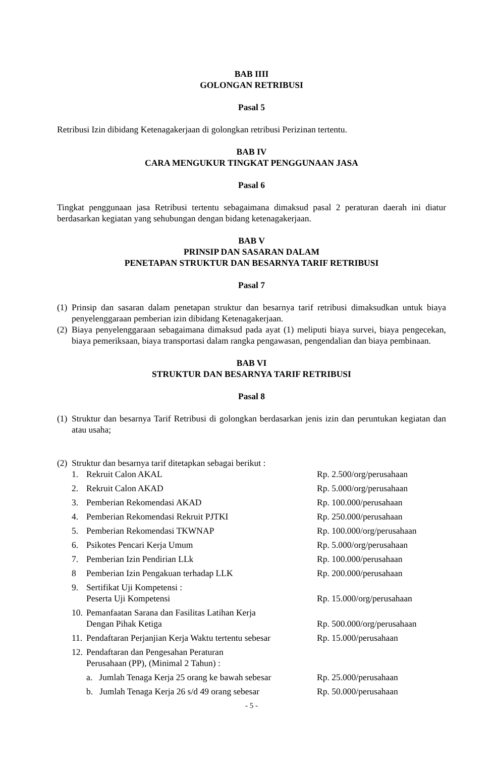BAB IIII
GOLONGAN RETRIBUSI
Pasal 5
Retribusi Izin dibidang Ketenagakerjaan di golongkan retribusi Perizinan tertentu.
BAB IV
CARA MENGUKUR TINGKAT PENGGUNAAN JASA
Pasal 6
Tingkat penggunaan jasa Retribusi tertentu sebagaimana dimaksud pasal 2 peraturan daerah ini diatur berdasarkan kegiatan yang sehubungan dengan bidang ketenagakerjaan.
BAB V
PRINSIP DAN SASARAN DALAM
PENETAPAN STRUKTUR DAN BESARNYA TARIF RETRIBUSI
Pasal 7
(1) Prinsip dan sasaran dalam penetapan struktur dan besarnya tarif retribusi dimaksudkan untuk biaya penyelenggaraan pemberian izin dibidang Ketenagakerjaan.
(2) Biaya penyelenggaraan sebagaimana dimaksud pada ayat (1) meliputi biaya survei, biaya pengecekan, biaya pemeriksaan, biaya transportasi dalam rangka pengawasan, pengendalian dan biaya pembinaan.
BAB VI
STRUKTUR DAN BESARNYA TARIF RETRIBUSI
Pasal 8
(1) Struktur dan besarnya Tarif Retribusi di golongkan berdasarkan jenis izin dan peruntukan kegiatan dan atau usaha;
(2) Struktur dan besarnya tarif ditetapkan sebagai berikut :
| 1. | Rekruit Calon AKAL | Rp. 2.500/org/perusahaan |
| 2. | Rekruit Calon AKAD | Rp. 5.000/org/perusahaan |
| 3. | Pemberian Rekomendasi AKAD | Rp. 100.000/perusahaan |
| 4. | Pemberian Rekomendasi Rekruit PJTKI | Rp. 250.000/perusahaan |
| 5. | Pemberian Rekomendasi TKWNAP | Rp. 100.000/org/perusahaan |
| 6. | Psikotes Pencari Kerja Umum | Rp. 5.000/org/perusahaan |
| 7. | Pemberian Izin Pendirian LLk | Rp. 100.000/perusahaan |
| 8 | Pemberian Izin Pengakuan terhadap LLK | Rp. 200.000/perusahaan |
| 9. | Sertifikat Uji Kompetensi : Peserta Uji Kompetensi | Rp. 15.000/org/perusahaan |
| 10. | Pemanfaatan Sarana dan Fasilitas Latihan Kerja Dengan Pihak Ketiga | Rp. 500.000/org/perusahaan |
| 11. | Pendaftaran Perjanjian Kerja Waktu tertentu sebesar | Rp. 15.000/perusahaan |
| 12. | Pendaftaran dan Pengesahan Peraturan Perusahaan (PP), (Minimal 2 Tahun) : | |
| | a. Jumlah Tenaga Kerja 25 orang ke bawah sebesar | Rp. 25.000/perusahaan |
| | b. Jumlah Tenaga Kerja 26 s/d 49 orang sebesar | Rp. 50.000/perusahaan |
- 5 -